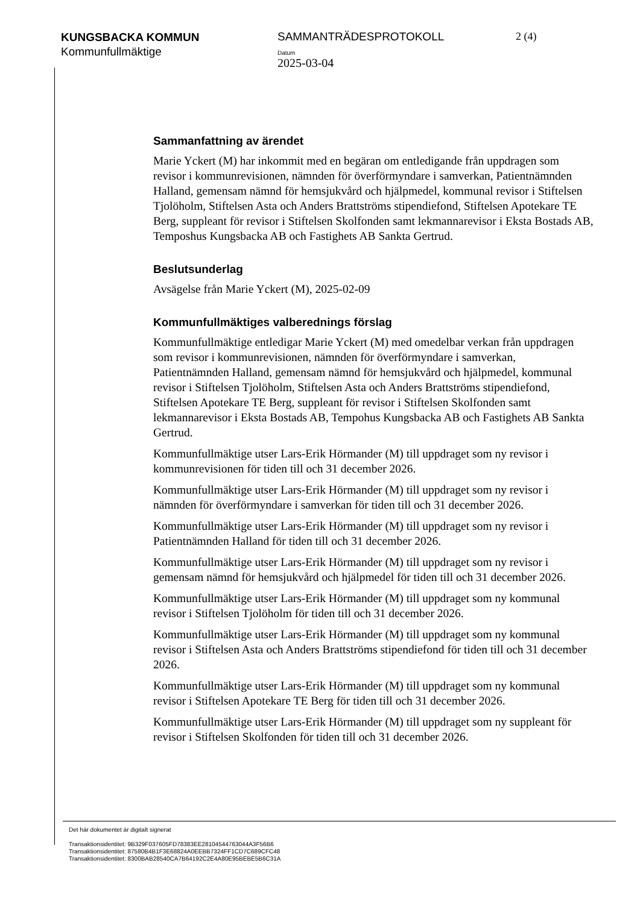KUNGSBACKA KOMMUN
Kommunfullmäktige
SAMMANTRÄDESPROTOKOLL
Datum
2025-03-04
2 (4)
Sammanfattning av ärendet
Marie Yckert (M) har inkommit med en begäran om entledigande från uppdragen som revisor i kommunrevisionen, nämnden för överförmyndare i samverkan, Patientnämnden Halland, gemensam nämnd för hemsjukvård och hjälpmedel, kommunal revisor i Stiftelsen Tjolöholm, Stiftelsen Asta och Anders Brattströms stipendiefond, Stiftelsen Apotekare TE Berg, suppleant för revisor i Stiftelsen Skolfonden samt lekmannarevisor i Eksta Bostads AB, Temposhus Kungsbacka AB och Fastighets AB Sankta Gertrud.
Beslutsunderlag
Avsägelse från Marie Yckert (M), 2025-02-09
Kommunfullmäktiges valberednings förslag
Kommunfullmäktige entledigar Marie Yckert (M) med omedelbar verkan från uppdragen som revisor i kommunrevisionen, nämnden för överförmyndare i samverkan, Patientnämnden Halland, gemensam nämnd för hemsjukvård och hjälpmedel, kommunal revisor i Stiftelsen Tjolöholm, Stiftelsen Asta och Anders Brattströms stipendiefond, Stiftelsen Apotekare TE Berg, suppleant för revisor i Stiftelsen Skolfonden samt lekmannarevisor i Eksta Bostads AB, Tempohus Kungsbacka AB och Fastighets AB Sankta Gertrud.
Kommunfullmäktige utser Lars-Erik Hörmander (M) till uppdraget som ny revisor i kommunrevisionen för tiden till och 31 december 2026.
Kommunfullmäktige utser Lars-Erik Hörmander (M) till uppdraget som ny revisor i nämnden för överförmyndare i samverkan för tiden till och 31 december 2026.
Kommunfullmäktige utser Lars-Erik Hörmander (M) till uppdraget som ny revisor i Patientnämnden Halland för tiden till och 31 december 2026.
Kommunfullmäktige utser Lars-Erik Hörmander (M) till uppdraget som ny revisor i gemensam nämnd för hemsjukvård och hjälpmedel för tiden till och 31 december 2026.
Kommunfullmäktige utser Lars-Erik Hörmander (M) till uppdraget som ny kommunal revisor i Stiftelsen Tjolöholm för tiden till och 31 december 2026.
Kommunfullmäktige utser Lars-Erik Hörmander (M) till uppdraget som ny kommunal revisor i Stiftelsen Asta och Anders Brattströms stipendiefond för tiden till och 31 december 2026.
Kommunfullmäktige utser Lars-Erik Hörmander (M) till uppdraget som ny kommunal revisor i Stiftelsen Apotekare TE Berg för tiden till och 31 december 2026.
Kommunfullmäktige utser Lars-Erik Hörmander (M) till uppdraget som ny suppleant för revisor i Stiftelsen Skolfonden för tiden till och 31 december 2026.
Det här dokumentet är digitalt signerat
Transaktionsidentitet: 9B329F037605FD78383EE28104544763044A3F56B6
Transaktionsidentitet: 87580B4B1F3E68824A0EEBB7324FF1CD7C689CFC48
Transaktionsidentitet: 8300BAB28540CA7B64192C2E4A80E95BEBE5B6C31A